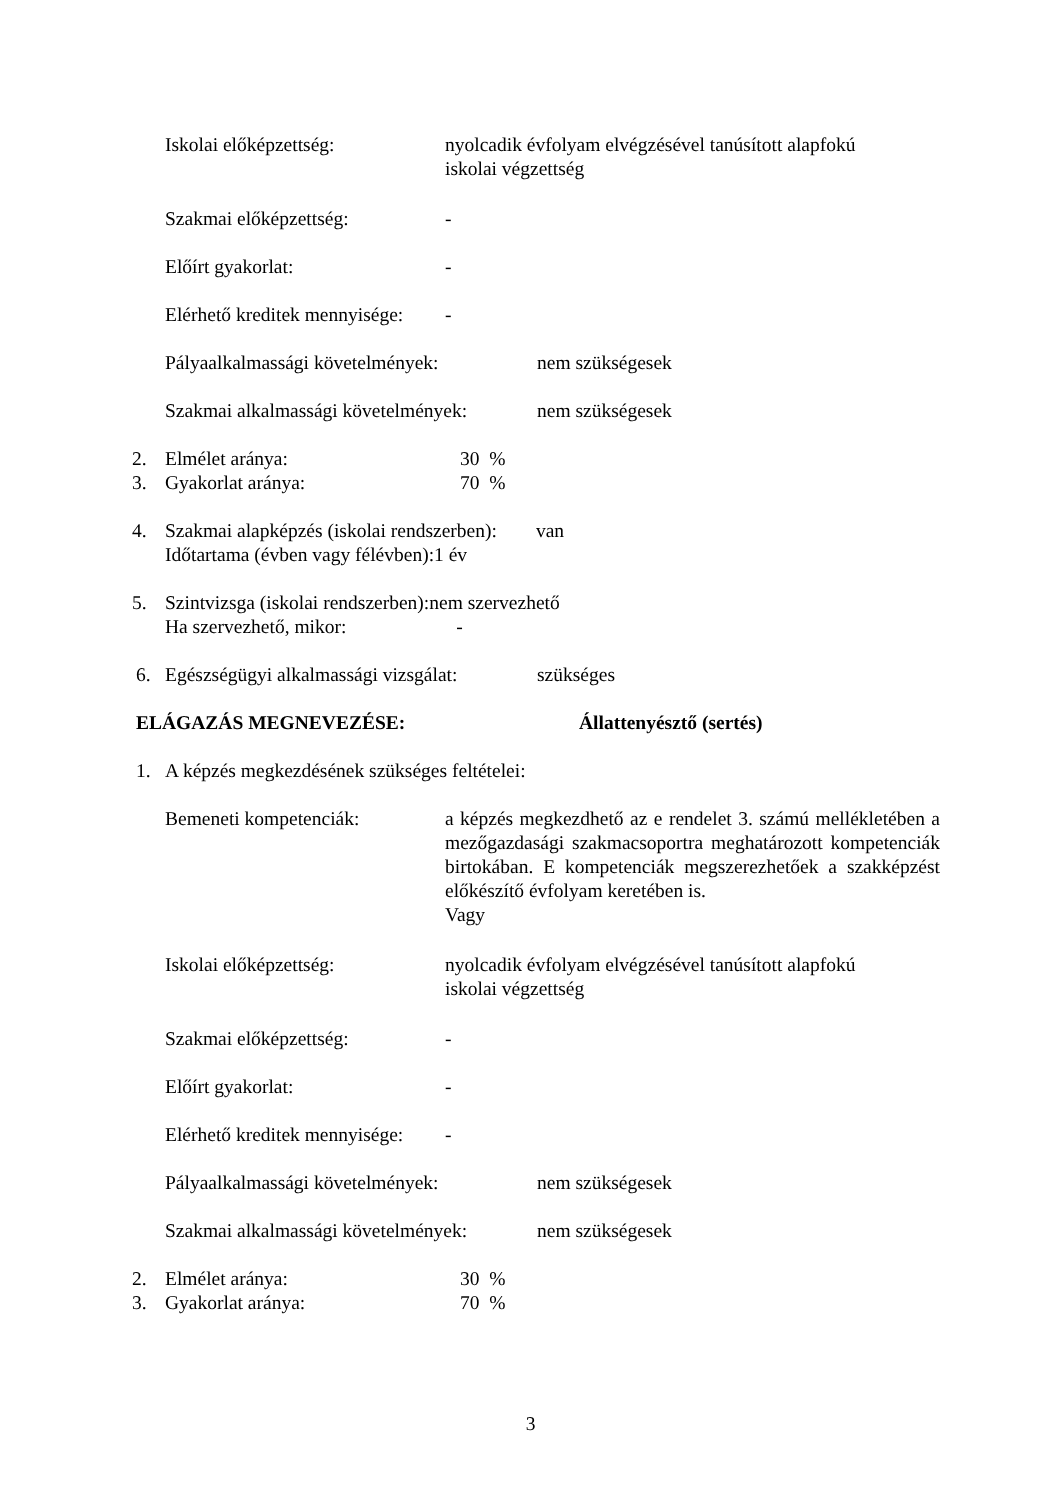Iskolai előképzettség: nyolcadik évfolyam elvégzésével tanúsított alapfokú
iskolai végzettség
Szakmai előképzettség: -
Előírt gyakorlat: -
Elérhető kreditek mennyisége:
-
Pályaalkalmassági követelmények:
nem szükségesek
Szakmai alkalmassági követelmények:
nem szükségesek
2. Elmélet aránya: 30 %
3. Gyakorlat aránya: 70 %
4. Szakmai alapképzés (iskolai rendszerben): van
Időtartama (évben vagy félévben):1 év
5. Szintvizsga (iskolai rendszerben):nem szervezhető
Ha szervezhető, mikor: -
6. Egészségügyi alkalmassági vizsgálat:
szükséges
ELÁGAZÁS MEGNEVEZÉSE: Állattenyésztő (sertés)
1. A képzés megkezdésének szükséges feltételei:
Bemeneti kompetenciák: a képzés megkezdhető az e rendelet 3. számú mellékletében a mezőgazdasági szakmacsoportra meghatározott kompetenciák birtokában. E kompetenciák megszerezhetőek a szakképzést előkészítő évfolyam keretében is.
Vagy
Iskolai előképzettség: nyolcadik évfolyam elvégzésével tanúsított alapfokú
iskolai végzettség
Szakmai előképzettség: -
Előírt gyakorlat: -
Elérhető kreditek mennyisége:
-
Pályaalkalmassági követelmények:
nem szükségesek
Szakmai alkalmassági követelmények:
nem szükségesek
2. Elmélet aránya: 30 %
3. Gyakorlat aránya: 70 %
3